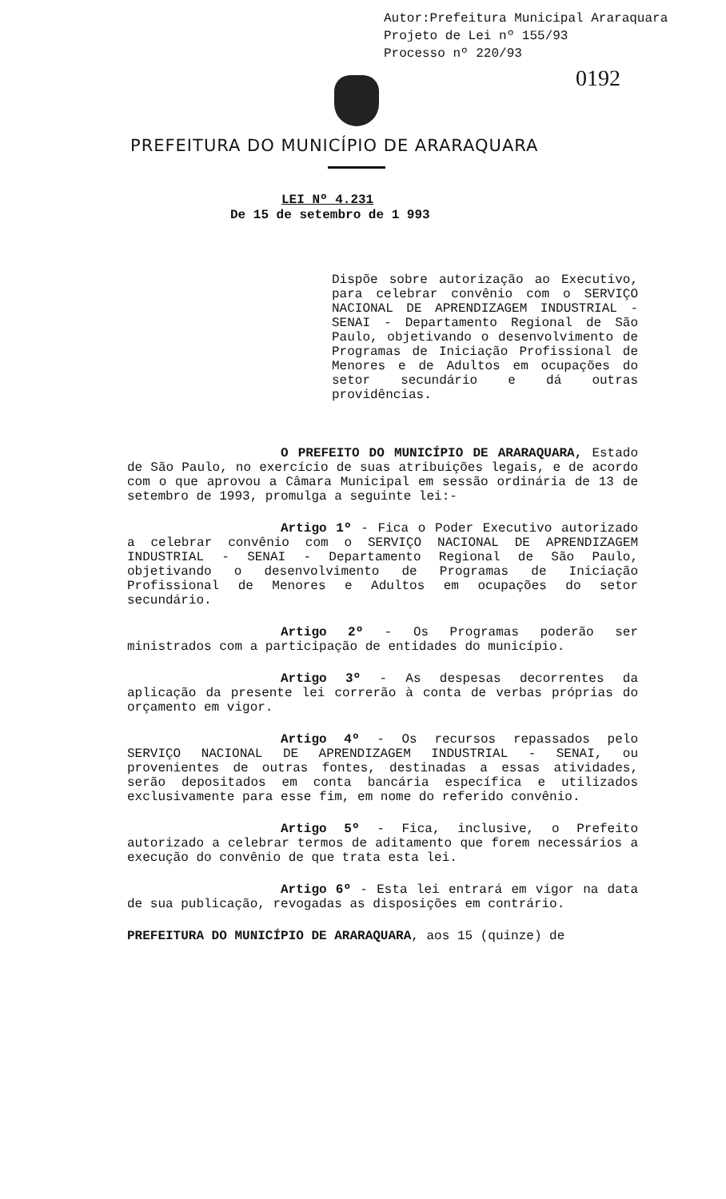Autor:Prefeitura Municipal Araraquara
Projeto de Lei nº 155/93
Processo nº 220/93
0192
PREFEITURA DO MUNICÍPIO DE ARARAQUARA
LEI Nº 4.231
De 15 de setembro de 1 993
Dispõe sobre autorização ao Executivo, para celebrar convênio com o SERVIÇO NACIONAL DE APRENDIZAGEM INDUSTRIAL - SENAI - Departamento Regional de São Paulo, objetivando o desenvolvimento de Programas de Iniciação Profissional de Menores e de Adultos em ocupações do setor secundário e dá outras providências.
O PREFEITO DO MUNICÍPIO DE ARARAQUARA, Estado de São Paulo, no exercício de suas atribuições legais, e de acordo com o que aprovou a Câmara Municipal em sessão ordinária de 13 de setembro de 1993, promulga a seguinte lei:-
Artigo 1º - Fica o Poder Executivo autorizado a celebrar convênio com o SERVIÇO NACIONAL DE APRENDIZAGEM INDUSTRIAL - SENAI - Departamento Regional de São Paulo, objetivando o desenvolvimento de Programas de Iniciação Profissional de Menores e Adultos em ocupações do setor secundário.
Artigo 2º - Os Programas poderão ser ministrados com a participação de entidades do município.
Artigo 3º - As despesas decorrentes da aplicação da presente lei correrão à conta de verbas próprias do orçamento em vigor.
Artigo 4º - Os recursos repassados pelo SERVIÇO NACIONAL DE APRENDIZAGEM INDUSTRIAL - SENAI, ou provenientes de outras fontes, destinadas a essas atividades, serão depositados em conta bancária específica e utilizados exclusivamente para esse fim, em nome do referido convênio.
Artigo 5º - Fica, inclusive, o Prefeito autorizado a celebrar termos de aditamento que forem necessários a execução do convênio de que trata esta lei.
Artigo 6º - Esta lei entrará em vigor na data de sua publicação, revogadas as disposições em contrário.
PREFEITURA DO MUNICÍPIO DE ARARAQUARA, aos 15 (quinze) de